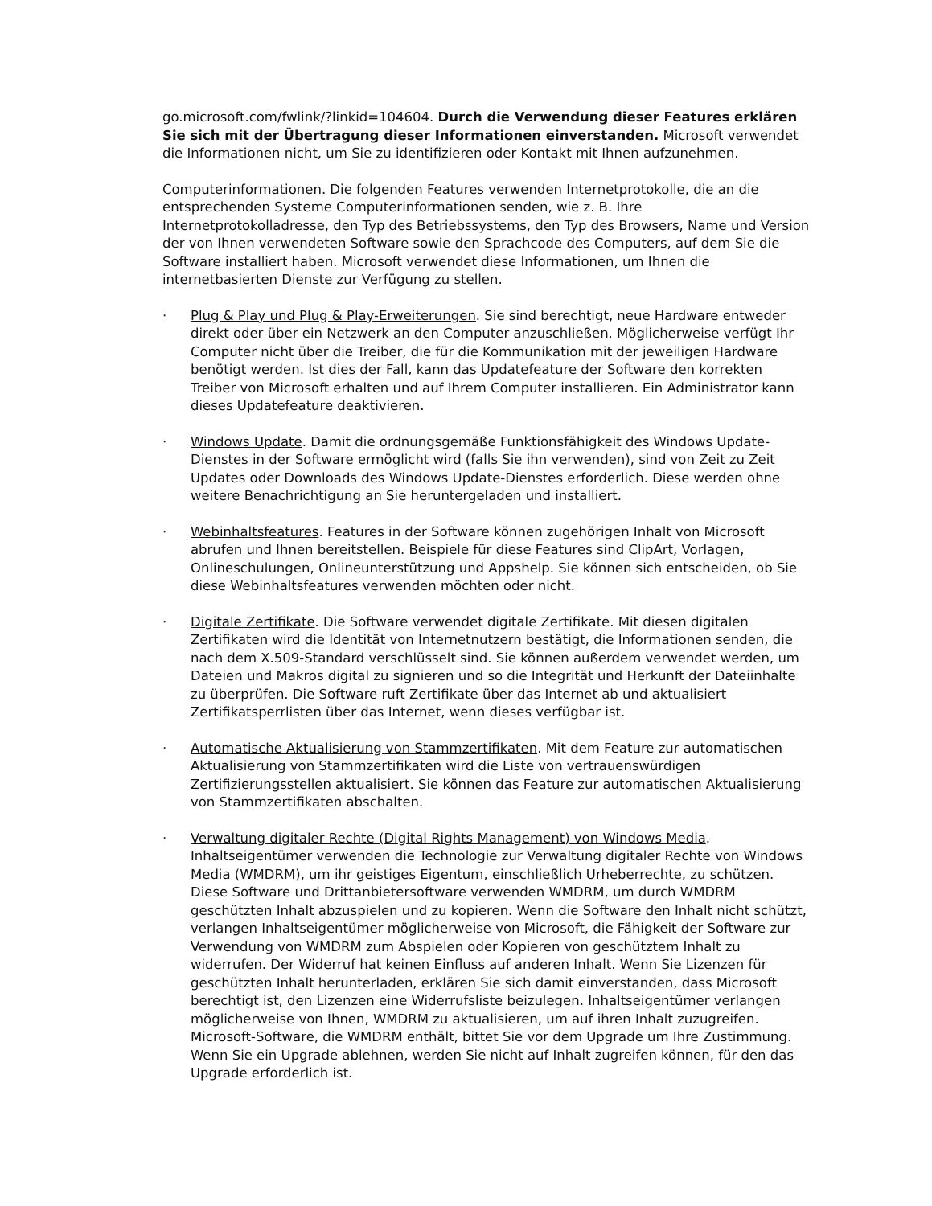go.microsoft.com/fwlink/?linkid=104604. Durch die Verwendung dieser Features erklären Sie sich mit der Übertragung dieser Informationen einverstanden. Microsoft verwendet die Informationen nicht, um Sie zu identifizieren oder Kontakt mit Ihnen aufzunehmen.
Computerinformationen. Die folgenden Features verwenden Internetprotokolle, die an die entsprechenden Systeme Computerinformationen senden, wie z. B. Ihre Internetprotokolladresse, den Typ des Betriebssystems, den Typ des Browsers, Name und Version der von Ihnen verwendeten Software sowie den Sprachcode des Computers, auf dem Sie die Software installiert haben. Microsoft verwendet diese Informationen, um Ihnen die internetbasierten Dienste zur Verfügung zu stellen.
· Plug & Play und Plug & Play-Erweiterungen. Sie sind berechtigt, neue Hardware entweder direkt oder über ein Netzwerk an den Computer anzuschließen. Möglicherweise verfügt Ihr Computer nicht über die Treiber, die für die Kommunikation mit der jeweiligen Hardware benötigt werden. Ist dies der Fall, kann das Updatefeature der Software den korrekten Treiber von Microsoft erhalten und auf Ihrem Computer installieren. Ein Administrator kann dieses Updatefeature deaktivieren.
· Windows Update. Damit die ordnungsgemäße Funktionsfähigkeit des Windows Update-Dienstes in der Software ermöglicht wird (falls Sie ihn verwenden), sind von Zeit zu Zeit Updates oder Downloads des Windows Update-Dienstes erforderlich. Diese werden ohne weitere Benachrichtigung an Sie heruntergeladen und installiert.
· Webinhaltsfeatures. Features in der Software können zugehörigen Inhalt von Microsoft abrufen und Ihnen bereitstellen. Beispiele für diese Features sind ClipArt, Vorlagen, Onlineschulungen, Onlineunterstützung und Appshelp. Sie können sich entscheiden, ob Sie diese Webinhaltsfeatures verwenden möchten oder nicht.
· Digitale Zertifikate. Die Software verwendet digitale Zertifikate. Mit diesen digitalen Zertifikaten wird die Identität von Internetnutzern bestätigt, die Informationen senden, die nach dem X.509-Standard verschlüsselt sind. Sie können außerdem verwendet werden, um Dateien und Makros digital zu signieren und so die Integrität und Herkunft der Dateiinhalte zu überprüfen. Die Software ruft Zertifikate über das Internet ab und aktualisiert Zertifikatsperrlisten über das Internet, wenn dieses verfügbar ist.
· Automatische Aktualisierung von Stammzertifikaten. Mit dem Feature zur automatischen Aktualisierung von Stammzertifikaten wird die Liste von vertrauenswürdigen Zertifizierungsstellen aktualisiert. Sie können das Feature zur automatischen Aktualisierung von Stammzertifikaten abschalten.
· Verwaltung digitaler Rechte (Digital Rights Management) von Windows Media. Inhaltseigentümer verwenden die Technologie zur Verwaltung digitaler Rechte von Windows Media (WMDRM), um ihr geistiges Eigentum, einschließlich Urheberrechte, zu schützen. Diese Software und Drittanbietersoftware verwenden WMDRM, um durch WMDRM geschützten Inhalt abzuspielen und zu kopieren. Wenn die Software den Inhalt nicht schützt, verlangen Inhaltseigentümer möglicherweise von Microsoft, die Fähigkeit der Software zur Verwendung von WMDRM zum Abspielen oder Kopieren von geschütztem Inhalt zu widerrufen. Der Widerruf hat keinen Einfluss auf anderen Inhalt. Wenn Sie Lizenzen für geschützten Inhalt herunterladen, erklären Sie sich damit einverstanden, dass Microsoft berechtigt ist, den Lizenzen eine Widerrufsliste beizulegen. Inhaltseigentümer verlangen möglicherweise von Ihnen, WMDRM zu aktualisieren, um auf ihren Inhalt zuzugreifen. Microsoft-Software, die WMDRM enthält, bittet Sie vor dem Upgrade um Ihre Zustimmung. Wenn Sie ein Upgrade ablehnen, werden Sie nicht auf Inhalt zugreifen können, für den das Upgrade erforderlich ist.